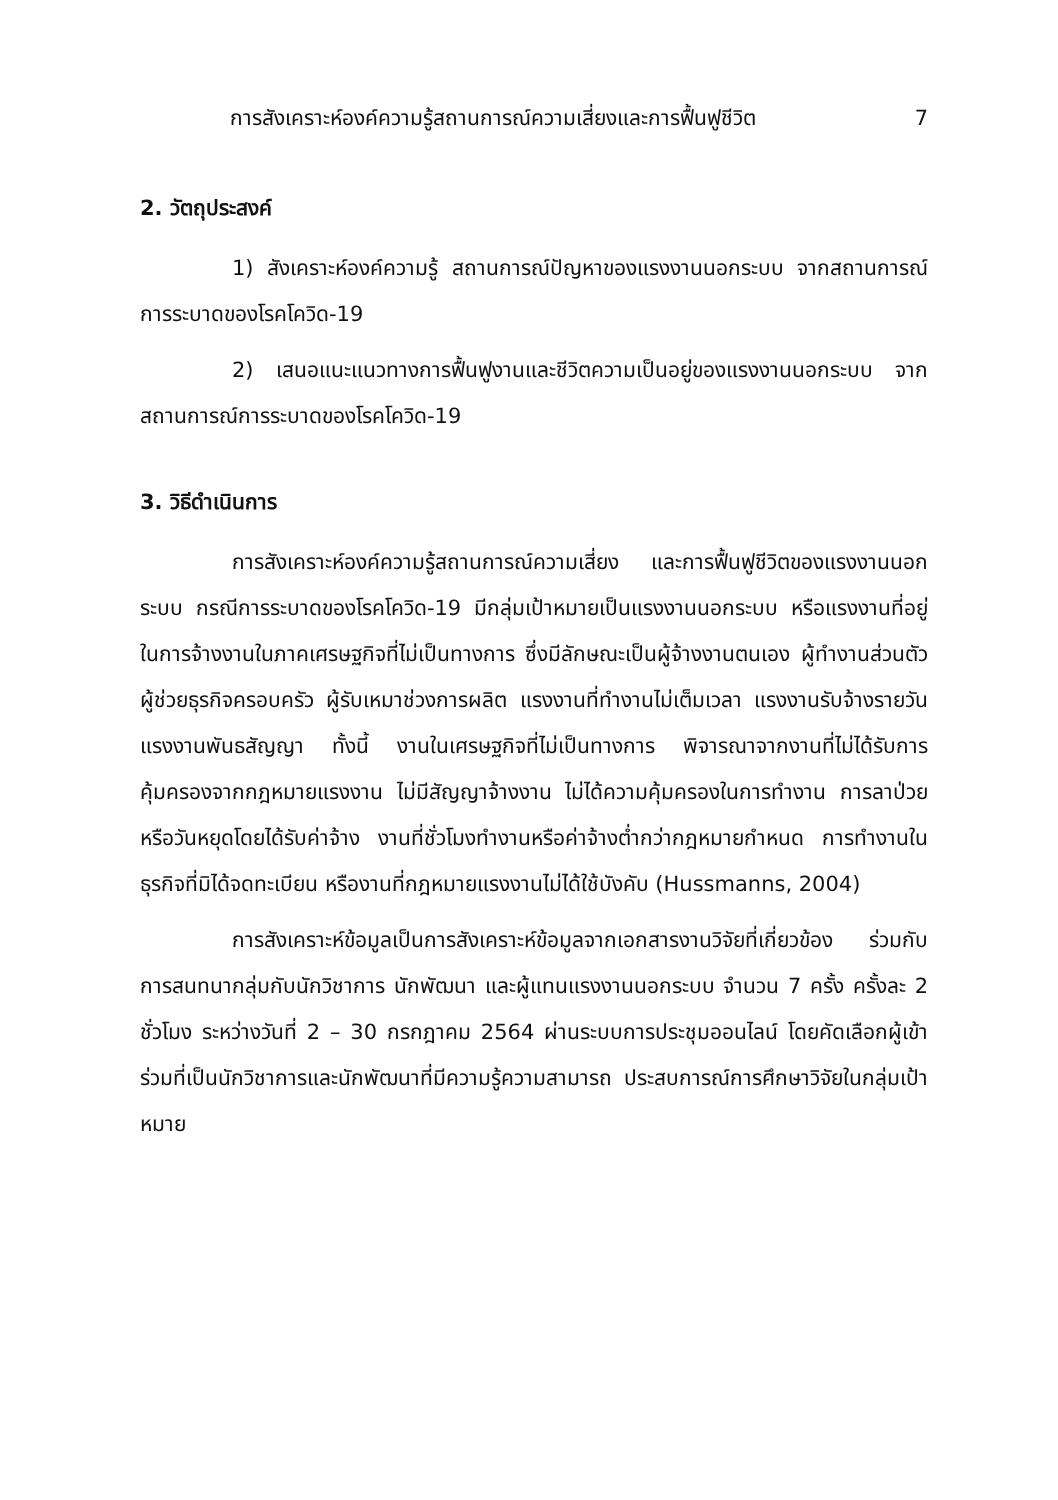การสังเคราะห์องค์ความรู้สถานการณ์ความเสี่ยงและการฟื้นฟูชีวิต 7
2. วัตถุประสงค์
1) สังเคราะห์องค์ความรู้ สถานการณ์ปัญหาของแรงงานนอกระบบ จากสถานการณ์การระบาดของโรคโควิด-19
2) เสนอแนะแนวทางการฟื้นฟูงานและชีวิตความเป็นอยู่ของแรงงานนอกระบบ จากสถานการณ์การระบาดของโรคโควิด-19
3. วิธีดำเนินการ
การสังเคราะห์องค์ความรู้สถานการณ์ความเสี่ยง และการฟื้นฟูชีวิตของแรงงานนอกระบบ กรณีการระบาดของโรคโควิด-19 มีกลุ่มเป้าหมายเป็นแรงงานนอกระบบ หรือแรงงานที่อยู่ในการจ้างงานในภาคเศรษฐกิจที่ไม่เป็นทางการ ซึ่งมีลักษณะเป็นผู้จ้างงานตนเอง ผู้ทำงานส่วนตัว ผู้ช่วยธุรกิจครอบครัว ผู้รับเหมาช่วงการผลิต แรงงานที่ทำงานไม่เต็มเวลา แรงงานรับจ้างรายวัน แรงงานพันธสัญญา ทั้งนี้ งานในเศรษฐกิจที่ไม่เป็นทางการ พิจารณาจากงานที่ไม่ได้รับการคุ้มครองจากกฎหมายแรงงาน ไม่มีสัญญาจ้างงาน ไม่ได้ความคุ้มครองในการทำงาน การลาป่วยหรือวันหยุดโดยได้รับค่าจ้าง งานที่ชั่วโมงทำงานหรือค่าจ้างต่ำกว่ากฎหมายกำหนด การทำงานในธุรกิจที่มิได้จดทะเบียน หรืองานที่กฎหมายแรงงานไม่ได้ใช้บังคับ (Hussmanns, 2004)
การสังเคราะห์ข้อมูลเป็นการสังเคราะห์ข้อมูลจากเอกสารงานวิจัยที่เกี่ยวข้อง ร่วมกับการสนทนากลุ่มกับนักวิชาการ นักพัฒนา และผู้แทนแรงงานนอกระบบ จำนวน 7 ครั้ง ครั้งละ 2 ชั่วโมง ระหว่างวันที่ 2 – 30 กรกฎาคม 2564 ผ่านระบบการประชุมออนไลน์ โดยคัดเลือกผู้เข้าร่วมที่เป็นนักวิชาการและนักพัฒนาที่มีความรู้ความสามารถ ประสบการณ์การศึกษาวิจัยในกลุ่มเป้าหมาย